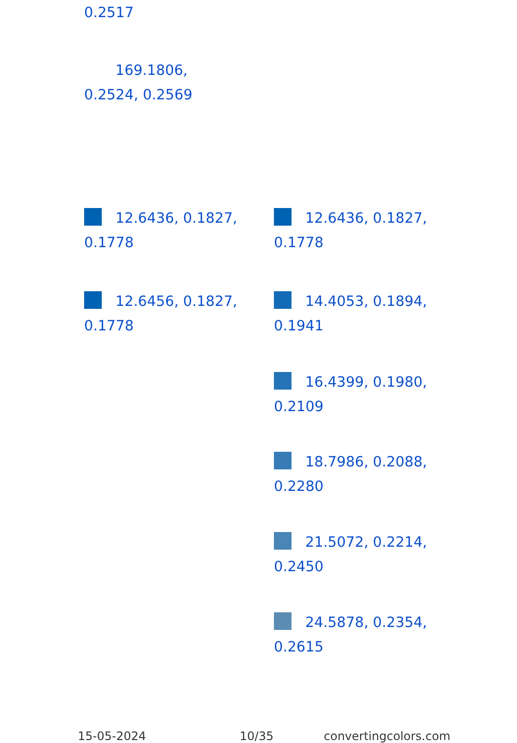0.2517
169.1806, 0.2524, 0.2569
12.6436, 0.1827, 0.1778
12.6456, 0.1827, 0.1778
12.6436, 0.1827, 0.1778
14.4053, 0.1894, 0.1941
16.4399, 0.1980, 0.2109
18.7986, 0.2088, 0.2280
21.5072, 0.2214, 0.2450
24.5878, 0.2354, 0.2615
15-05-2024 10/35 convertingcolors.com